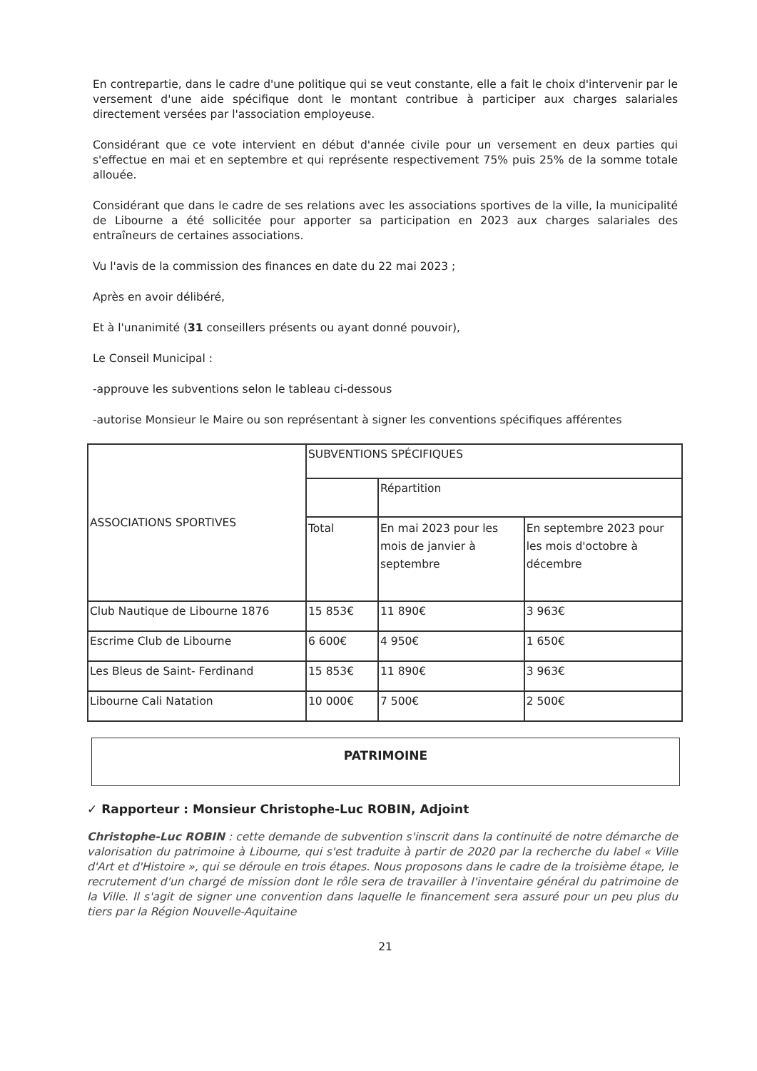En contrepartie, dans le cadre d'une politique qui se veut constante, elle a fait le choix d'intervenir par le versement d'une aide spécifique dont le montant contribue à participer aux charges salariales directement versées par l'association employeuse.
Considérant que ce vote intervient en début d'année civile pour un versement en deux parties qui s'effectue en mai et en septembre et qui représente respectivement 75% puis 25% de la somme totale allouée.
Considérant que dans le cadre de ses relations avec les associations sportives de la ville, la municipalité de Libourne a été sollicitée pour apporter sa participation en 2023 aux charges salariales des entraîneurs de certaines associations.
Vu l'avis de la commission des finances en date du 22 mai 2023 ;
Après en avoir délibéré,
Et à l'unanimité (31 conseillers présents ou ayant donné pouvoir),
Le Conseil Municipal :
-approuve les subventions selon le tableau ci-dessous
-autorise Monsieur le Maire ou son représentant à signer les conventions spécifiques afférentes
| ASSOCIATIONS SPORTIVES | SUBVENTIONS SPÉCIFIQUES | | |
| --- | --- | --- | --- |
| | | Répartition | |
| | Total | En mai 2023 pour les mois de janvier à septembre | En septembre 2023 pour les mois d'octobre à décembre |
| Club Nautique de Libourne 1876 | 15 853€ | 11 890€ | 3 963€ |
| Escrime Club de Libourne | 6 600€ | 4 950€ | 1 650€ |
| Les Bleus de Saint- Ferdinand | 15 853€ | 11 890€ | 3 963€ |
| Libourne Cali Natation | 10 000€ | 7 500€ | 2 500€ |
PATRIMOINE
✓ Rapporteur : Monsieur Christophe-Luc ROBIN, Adjoint
Christophe-Luc ROBIN : cette demande de subvention s'inscrit dans la continuité de notre démarche de valorisation du patrimoine à Libourne, qui s'est traduite à partir de 2020 par la recherche du label « Ville d'Art et d'Histoire », qui se déroule en trois étapes. Nous proposons dans le cadre de la troisième étape, le recrutement d'un chargé de mission dont le rôle sera de travailler à l'inventaire général du patrimoine de la Ville. Il s'agit de signer une convention dans laquelle le financement sera assuré pour un peu plus du tiers par la Région Nouvelle-Aquitaine
21